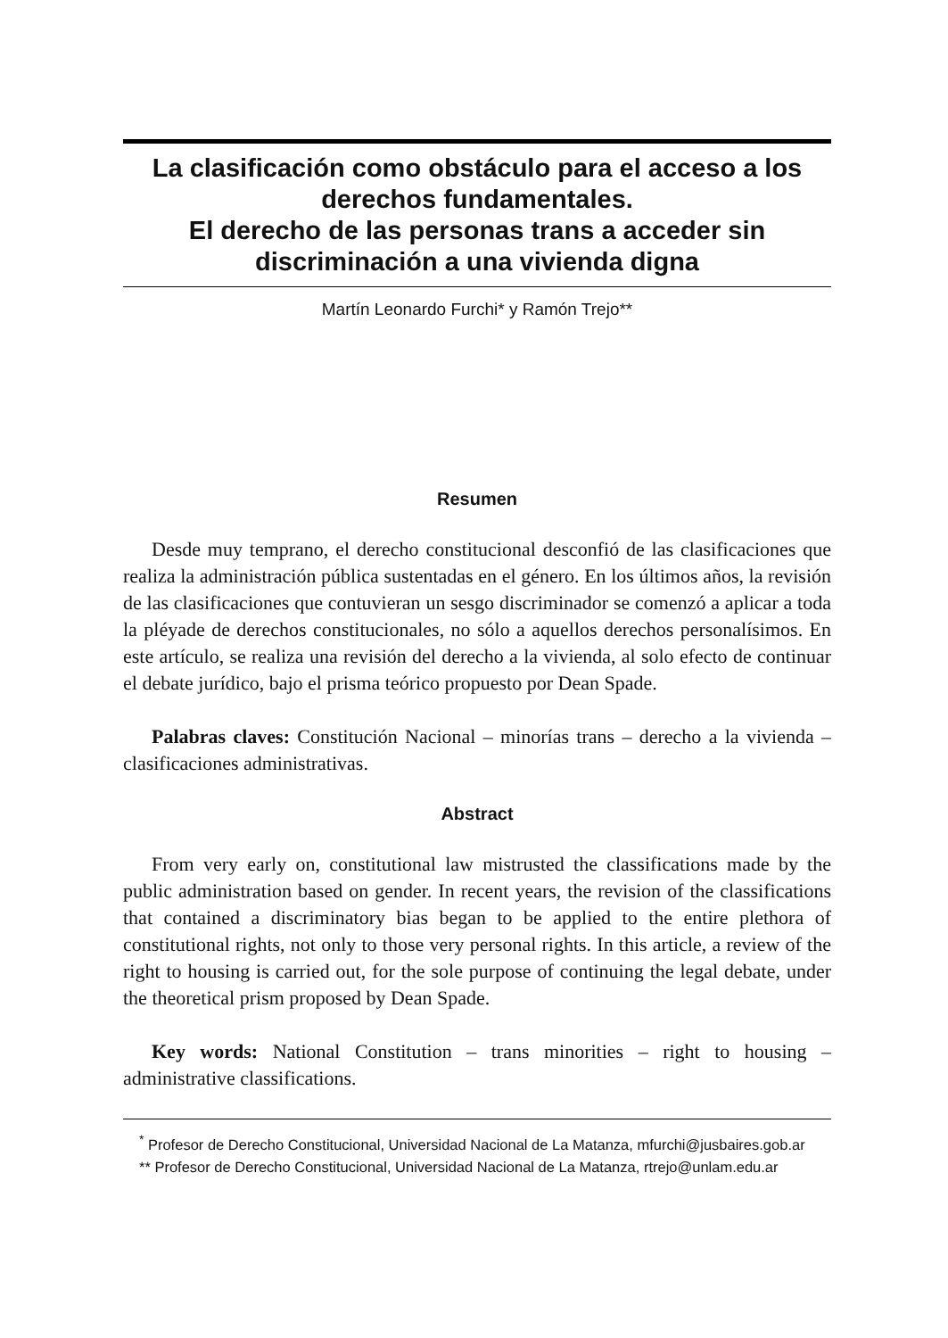La clasificación como obstáculo para el acceso a los derechos fundamentales.
El derecho de las personas trans a acceder sin discriminación a una vivienda digna
Martín Leonardo Furchi* y Ramón Trejo**
Resumen
Desde muy temprano, el derecho constitucional desconfió de las clasificaciones que realiza la administración pública sustentadas en el género. En los últimos años, la revisión de las clasificaciones que contuvieran un sesgo discriminador se comenzó a aplicar a toda la pléyade de derechos constitucionales, no sólo a aquellos derechos personalísimos. En este artículo, se realiza una revisión del derecho a la vivienda, al solo efecto de continuar el debate jurídico, bajo el prisma teórico propuesto por Dean Spade.
Palabras claves: Constitución Nacional – minorías trans – derecho a la vivienda – clasificaciones administrativas.
Abstract
From very early on, constitutional law mistrusted the classifications made by the public administration based on gender. In recent years, the revision of the classifications that contained a discriminatory bias began to be applied to the entire plethora of constitutional rights, not only to those very personal rights. In this article, a review of the right to housing is carried out, for the sole purpose of continuing the legal debate, under the theoretical prism proposed by Dean Spade.
Key words: National Constitution – trans minorities – right to housing – administrative classifications.
<sup>*</sup> Profesor de Derecho Constitucional, Universidad Nacional de La Matanza, mfurchi@jusbaires.gob.ar
** Profesor de Derecho Constitucional, Universidad Nacional de La Matanza, rtrejo@unlam.edu.ar